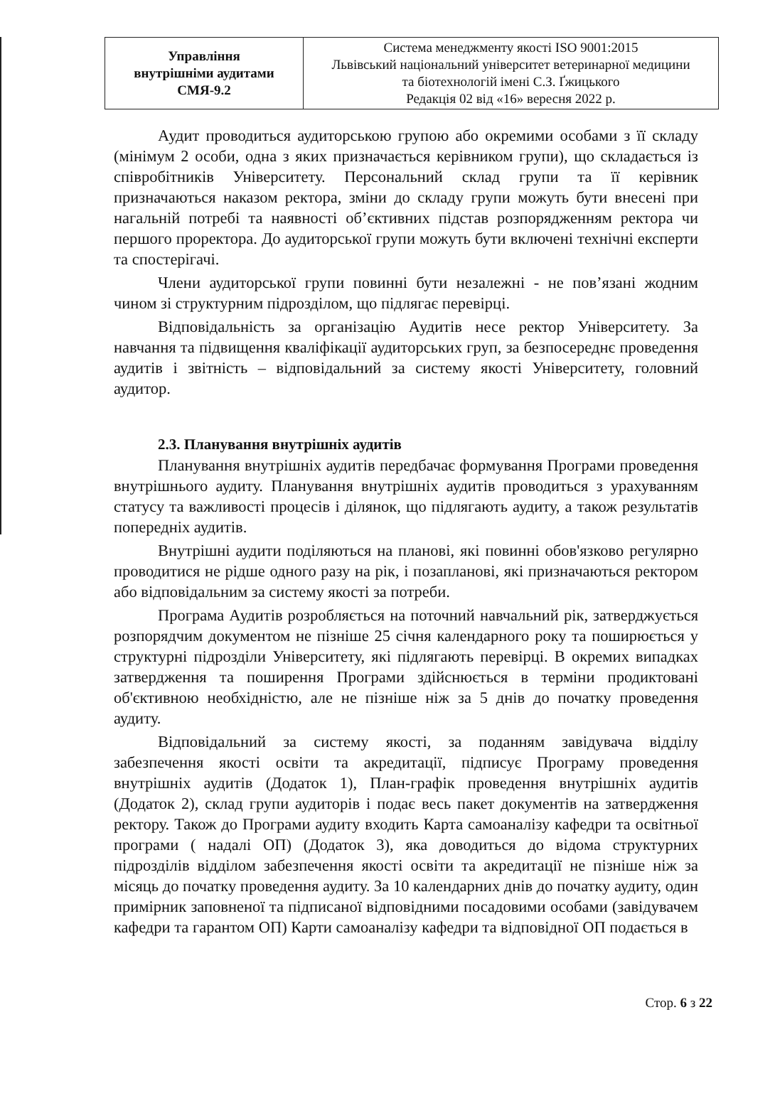| Управління внутрішніми аудитами СМЯ-9.2 | Система менеджменту якості ISO 9001:2015 Львівський національний університет ветеринарної медицини та біотехнологій імені С.З. Ґжицького Редакція 02 від «16» вересня 2022 р. |
Аудит проводиться аудиторською групою або окремими особами з її складу (мінімум 2 особи, одна з яких призначається керівником групи), що складається із співробітників Університету. Персональний склад групи та її керівник призначаються наказом ректора, зміни до складу групи можуть бути внесені при нагальній потребі та наявності об’єктивних підстав розпорядженням ректора чи першого проректора. До аудиторської групи можуть бути включені технічні експерти та спостерігачі.
Члени аудиторської групи повинні бути незалежні - не пов’язані жодним чином зі структурним підрозділом, що підлягає перевірці.
Відповідальність за організацію Аудитів несе ректор Університету. За навчання та підвищення кваліфікації аудиторських груп, за безпосереднє проведення аудитів і звітність – відповідальний за систему якості Університету, головний аудитор.
2.3. Планування внутрішніх аудитів
Планування внутрішніх аудитів передбачає формування Програми проведення внутрішнього аудиту. Планування внутрішніх аудитів проводиться з урахуванням статусу та важливості процесів і ділянок, що підлягають аудиту, а також результатів попередніх аудитів.
Внутрішні аудити поділяються на планові, які повинні обов'язково регулярно проводитися не рідше одного разу на рік, і позапланові, які призначаються ректором або відповідальним за систему якості за потреби.
Програма Аудитів розробляється на поточний навчальний рік, затверджується розпорядчим документом не пізніше 25 січня календарного року та поширюється у структурні підрозділи Університету, які підлягають перевірці. В окремих випадках затвердження та поширення Програми здійснюється в терміни продиктовані об'єктивною необхідністю, але не пізніше ніж за 5 днів до початку проведення аудиту.
Відповідальний за систему якості, за поданням завідувача відділу забезпечення якості освіти та акредитації, підписує Програму проведення внутрішніх аудитів (Додаток 1), План-графік проведення внутрішніх аудитів (Додаток 2), склад групи аудиторів і подає весь пакет документів на затвердження ректору. Також до Програми аудиту входить Карта самоаналізу кафедри та освітньої програми ( надалі ОП) (Додаток 3), яка доводиться до відома структурних підрозділів відділом забезпечення якості освіти та акредитації не пізніше ніж за місяць до початку проведення аудиту. За 10 календарних днів до початку аудиту, один примірник заповненої та підписаної відповідними посадовими особами (завідувачем кафедри та гарантом ОП) Карти самоаналізу кафедри та відповідної ОП подається в
Стор. 6 з 22